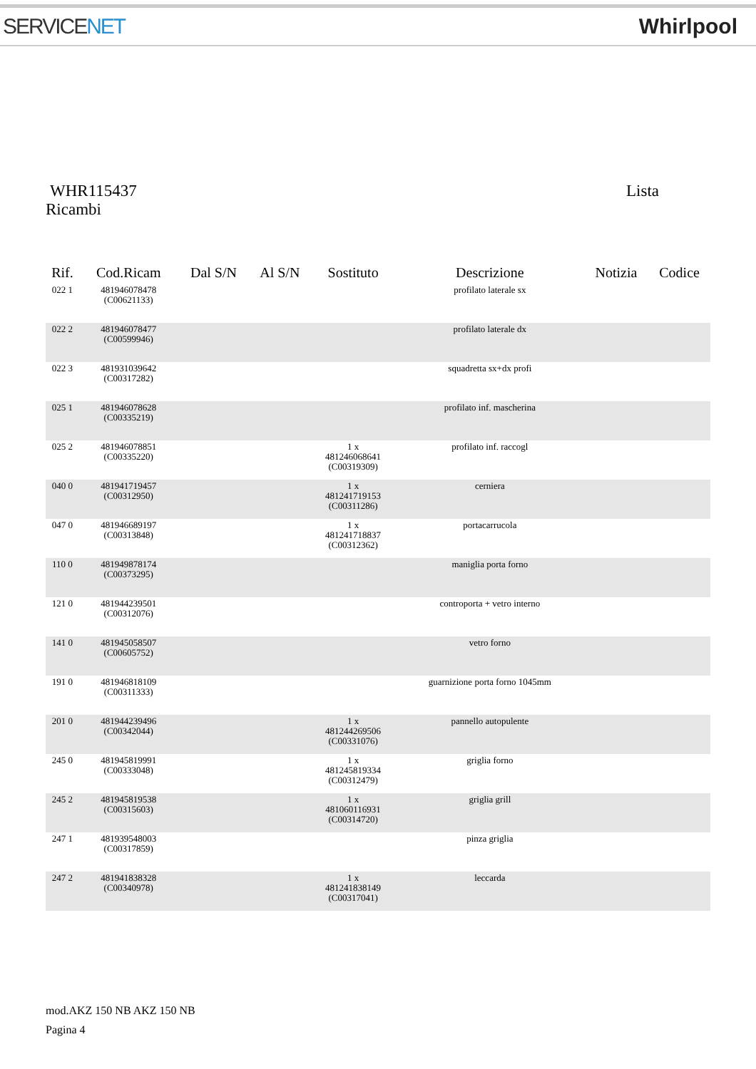SERVICENET Whirlpool
WHR115437 Lista
Ricambi
| Rif. | Cod.Ricam | Dal S/N | Al S/N | Sostituto | Descrizione | Notizia | Codice |
| --- | --- | --- | --- | --- | --- | --- | --- |
| 022 1 | 481946078478 (C00621133) | | | | profilato laterale sx | | |
| 022 2 | 481946078477 (C00599946) | | | | profilato laterale dx | | |
| 022 3 | 481931039642 (C00317282) | | | | squadretta sx+dx profi | | |
| 025 1 | 481946078628 (C00335219) | | | | profilato inf. mascherina | | |
| 025 2 | 481946078851 (C00335220) | | | 1 x 481246068641 (C00319309) | profilato inf. raccogl | | |
| 040 0 | 481941719457 (C00312950) | | | 1 x 481241719153 (C00311286) | cerniera | | |
| 047 0 | 481946689197 (C00313848) | | | 1 x 481241718837 (C00312362) | portacarrucola | | |
| 110 0 | 481949878174 (C00373295) | | | | maniglia porta forno | | |
| 121 0 | 481944239501 (C00312076) | | | | controporta + vetro interno | | |
| 141 0 | 481945058507 (C00605752) | | | | vetro forno | | |
| 191 0 | 481946818109 (C00311333) | | | | guarnizione porta forno 1045mm | | |
| 201 0 | 481944239496 (C00342044) | | | 1 x 481244269506 (C00331076) | pannello autopulente | | |
| 245 0 | 481945819991 (C00333048) | | | 1 x 481245819334 (C00312479) | griglia forno | | |
| 245 2 | 481945819538 (C00315603) | | | 1 x 481060116931 (C00314720) | griglia grill | | |
| 247 1 | 481939548003 (C00317859) | | | | pinza griglia | | |
| 247 2 | 481941838328 (C00340978) | | | 1 x 481241838149 (C00317041) | leccarda | | |
mod.AKZ 150 NB AKZ 150 NB
Pagina 4